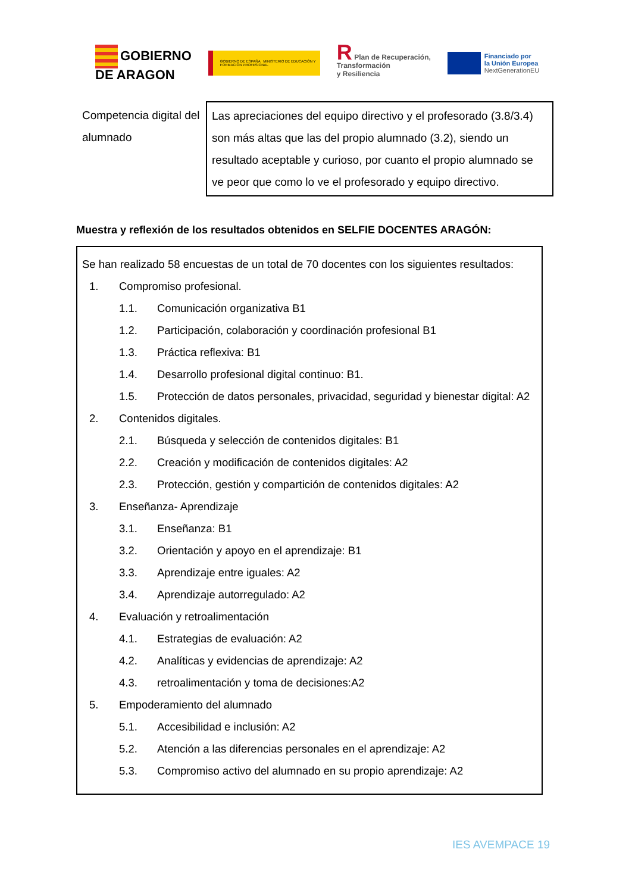GOBIERNO
DE ARAGON
GOBIERNO DE ESPAÑA MINISTERIO DE EDUCACIÓN Y FORMACIÓN PROFESIONAL
R Plan de Recuperación,
Transformación
y Resiliencia
Financiado por
la Unión Europea
NextGenerationEU
| Competencia digital del alumnado | Las apreciaciones del equipo directivo y el profesorado (3.8/3.4) son más altas que las del propio alumnado (3.2), siendo un resultado aceptable y curioso, por cuanto el propio alumnado se ve peor que como lo ve el profesorado y equipo directivo. |
Muestra y reflexión de los resultados obtenidos en SELFIE DOCENTES ARAGÓN:
Se han realizado 58 encuestas de un total de 70 docentes con los siguientes resultados:
1. Compromiso profesional.
1.1. Comunicación organizativa B1
1.2. Participación, colaboración y coordinación profesional B1
1.3. Práctica reflexiva: B1
1.4. Desarrollo profesional digital continuo: B1.
1.5. Protección de datos personales, privacidad, seguridad y bienestar digital: A2
2. Contenidos digitales.
2.1. Búsqueda y selección de contenidos digitales: B1
2.2. Creación y modificación de contenidos digitales: A2
2.3. Protección, gestión y compartición de contenidos digitales: A2
3. Enseñanza- Aprendizaje
3.1. Enseñanza: B1
3.2. Orientación y apoyo en el aprendizaje: B1
3.3. Aprendizaje entre iguales: A2
3.4. Aprendizaje autorregulado: A2
4. Evaluación y retroalimentación
4.1. Estrategias de evaluación: A2
4.2. Analíticas y evidencias de aprendizaje: A2
4.3. retroalimentación y toma de decisiones:A2
5. Empoderamiento del alumnado
5.1. Accesibilidad e inclusión: A2
5.2. Atención a las diferencias personales en el aprendizaje: A2
5.3. Compromiso activo del alumnado en su propio aprendizaje: A2
IES AVEMPACE 19